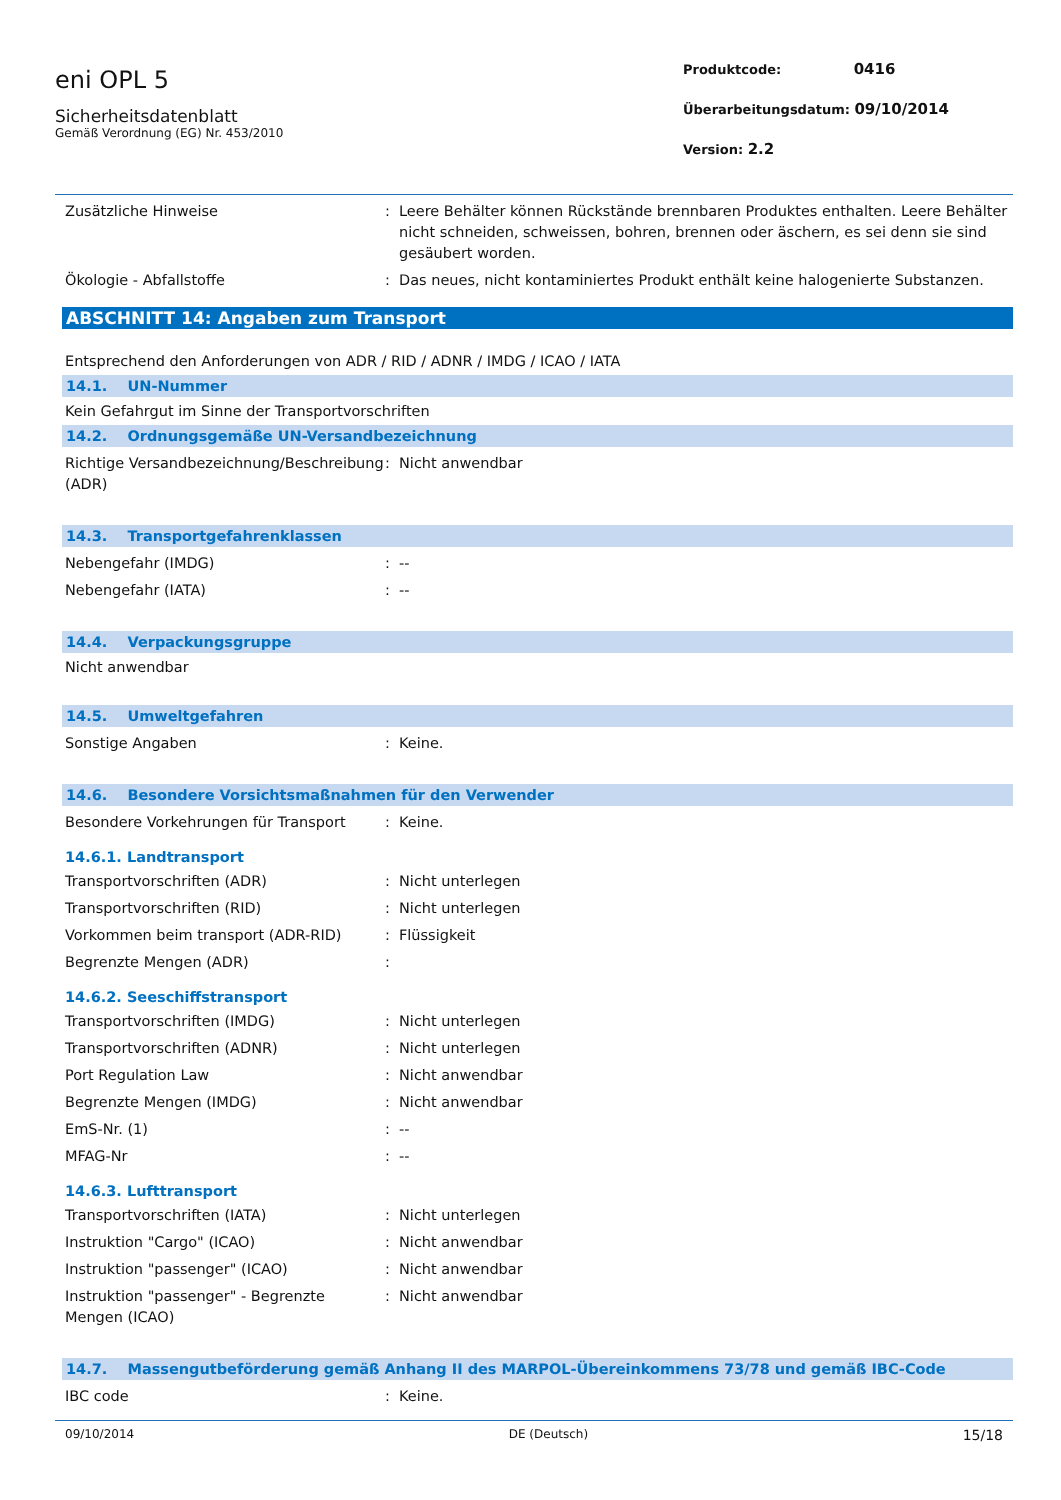eni OPL 5
Sicherheitsdatenblatt
Gemäß Verordnung (EG) Nr. 453/2010
Produktcode: 0416
Überarbeitungsdatum: 09/10/2014
Version: 2.2
Zusätzliche Hinweise : Leere Behälter können Rückstände brennbaren Produktes enthalten. Leere Behälter nicht schneiden, schweissen, bohren, brennen oder äschern, es sei denn sie sind gesäubert worden.
Ökologie - Abfallstoffe : Das neues, nicht kontaminiertes Produkt enthält keine halogenierte Substanzen.
ABSCHNITT 14: Angaben zum Transport
Entsprechend den Anforderungen von ADR / RID / ADNR / IMDG / ICAO / IATA
14.1. UN-Nummer
Kein Gefahrgut im Sinne der Transportvorschriften
14.2. Ordnungsgemäße UN-Versandbezeichnung
Richtige Versandbezeichnung/Beschreibung (ADR)
: Nicht anwendbar
14.3. Transportgefahrenklassen
Nebengefahr (IMDG) : --
Nebengefahr (IATA) : --
14.4. Verpackungsgruppe
Nicht anwendbar
14.5. Umweltgefahren
Sonstige Angaben : Keine.
14.6. Besondere Vorsichtsmaßnahmen für den Verwender
Besondere Vorkehrungen für Transport : Keine.
14.6.1. Landtransport
Transportvorschriften (ADR) : Nicht unterlegen
Transportvorschriften (RID) : Nicht unterlegen
Vorkommen beim transport (ADR-RID) : Flüssigkeit
Begrenzte Mengen (ADR) :
14.6.2. Seeschiffstransport
Transportvorschriften (IMDG) : Nicht unterlegen
Transportvorschriften (ADNR) : Nicht unterlegen
Port Regulation Law : Nicht anwendbar
Begrenzte Mengen (IMDG) : Nicht anwendbar
EmS-Nr. (1) : --
MFAG-Nr : --
14.6.3. Lufttransport
Transportvorschriften (IATA) : Nicht unterlegen
Instruktion "Cargo" (ICAO) : Nicht anwendbar
Instruktion "passenger" (ICAO) : Nicht anwendbar
Instruktion "passenger" - Begrenzte Mengen (ICAO)
: Nicht anwendbar
14.7. Massengutbeförderung gemäß Anhang II des MARPOL-Übereinkommens 73/78 und gemäß IBC-Code
IBC code : Keine.
09/10/2014 DE (Deutsch) 15/18